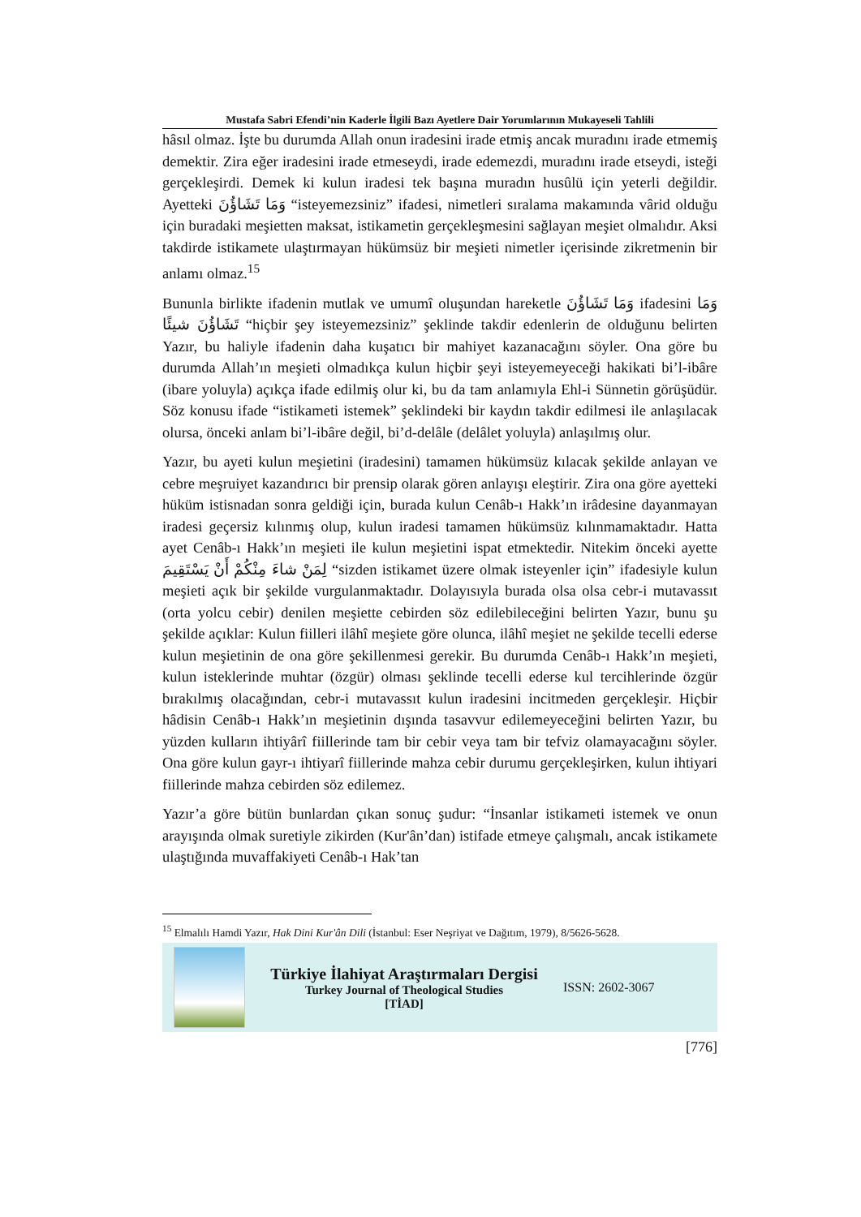Mustafa Sabri Efendi’nin Kaderle İlgili Bazı Ayetlere Dair Yorumlarının Mukayeseli Tahlili
hâsıl olmaz. İşte bu durumda Allah onun iradesini irade etmiş ancak muradını irade etmemiş demektir. Zira eğer iradesini irade etmeseydi, irade edemezdi, muradını irade etseydi, isteği gerçekleşirdi. Demek ki kulun iradesi tek başına muradın husûlü için yeterli değildir. Ayetteki وَمَا تَشَاؤُنَ “isteyemezsiniz” ifadesi, nimetleri sıralama makamında vârid olduğu için buradaki meşietten maksat, istikametin gerçekleşmesini sağlayan meşiet olmalıdır. Aksi takdirde istikamete ulaştırmayan hükümsüz bir meşieti nimetler içerisinde zikretmenin bir anlamı olmaz.<sup>15</sup>
Bununla birlikte ifadenin mutlak ve umumî oluşundan hareketle وَمَا تَشَاؤُنَ ifadesini وَمَا تَشَاؤُنَ شيئًا “hiçbir şey isteyemezsiniz” şeklinde takdir edenlerin de olduğunu belirten Yazır, bu haliyle ifadenin daha kuşatıcı bir mahiyet kazanacağını söyler. Ona göre bu durumda Allah’ın meşieti olmadıkça kulun hiçbir şeyi isteyemeyeceği hakikati bi’l-ibâre (ibare yoluyla) açıkça ifade edilmiş olur ki, bu da tam anlamıyla Ehl-i Sünnetin görüşüdür. Söz konusu ifade “istikameti istemek” şeklindeki bir kaydın takdir edilmesi ile anlaşılacak olursa, önceki anlam bi’l-ibâre değil, bi’d-delâle (delâlet yoluyla) anlaşılmış olur.
Yazır, bu ayeti kulun meşietini (iradesini) tamamen hükümsüz kılacak şekilde anlayan ve cebre meşruiyet kazandırıcı bir prensip olarak gören anlayışı eleştirir. Zira ona göre ayetteki hüküm istisnadan sonra geldiği için, burada kulun Cenâb-ı Hakk’ın irâdesine dayanmayan iradesi geçersiz kılınmış olup, kulun iradesi tamamen hükümsüz kılınmamaktadır. Hatta ayet Cenâb-ı Hakk’ın meşieti ile kulun meşietini ispat etmektedir. Nitekim önceki ayette لِمَنْ شاءَ مِنْكُمْ أَنْ يَسْتَقِيمَ “sizden istikamet üzere olmak isteyenler için” ifadesiyle kulun meşieti açık bir şekilde vurgulanmaktadır. Dolayısıyla burada olsa olsa cebr-i mutavassıt (orta yolcu cebir) denilen meşiette cebirden söz edilebileceğini belirten Yazır, bunu şu şekilde açıklar: Kulun fiilleri ilâhî meşiete göre olunca, ilâhî meşiet ne şekilde tecelli ederse kulun meşietinin de ona göre şekillenmesi gerekir. Bu durumda Cenâb-ı Hakk’ın meşieti, kulun isteklerinde muhtar (özgür) olması şeklinde tecelli ederse kul tercihlerinde özgür bırakılmış olacağından, cebr-i mutavassıt kulun iradesini incitmeden gerçekleşir. Hiçbir hâdisin Cenâb-ı Hakk’ın meşietinin dışında tasavvur edilemeyeceğini belirten Yazır, bu yüzden kulların ihtiyârî fiillerinde tam bir cebir veya tam bir tefviz olamayacağını söyler. Ona göre kulun gayr-ı ihtiyarî fiillerinde mahza cebir durumu gerçekleşirken, kulun ihtiyari fiillerinde mahza cebirden söz edilemez.
Yazır’a göre bütün bunlardan çıkan sonuç şudur: “İnsanlar istikameti istemek ve onun arayışında olmak suretiyle zikirden (Kur'ân’dan) istifade etmeye çalışmalı, ancak istikamete ulaştığında muvaffakiyeti Cenâb-ı Hak’tan
<sup>15</sup> Elmalılı Hamdi Yazır, Hak Dini Kur'ân Dili (İstanbul: Eser Neşriyat ve Dağıtım, 1979), 8/5626-5628.
Türkiye İlahiyat Araştırmaları Dergisi
Turkey Journal of Theological Studies
[TİAD]
ISSN: 2602-3067
[776]